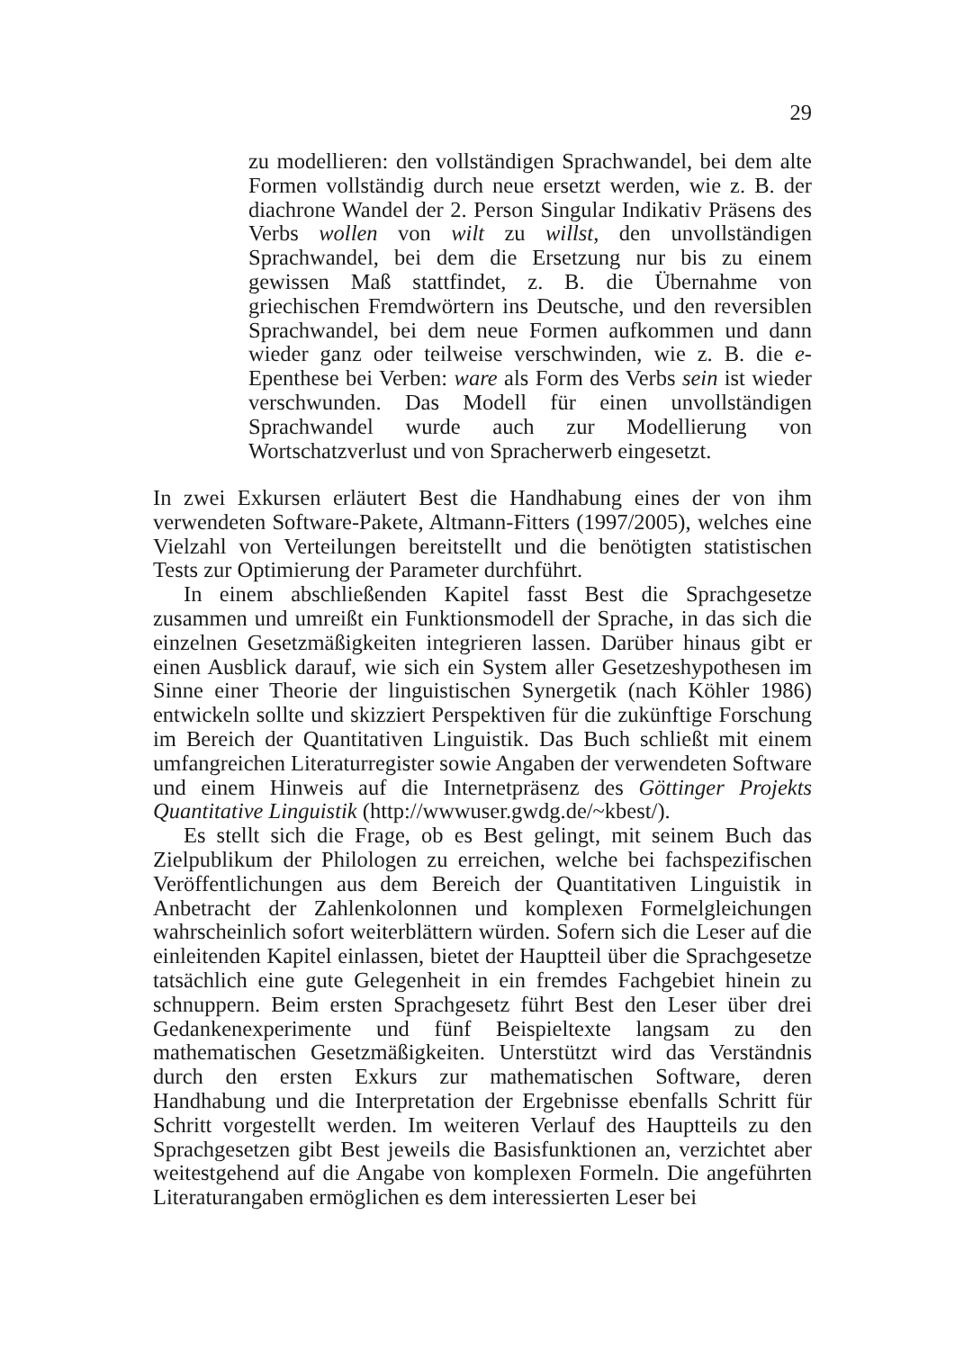29
zu modellieren: den vollständigen Sprachwandel, bei dem alte Formen vollständig durch neue ersetzt werden, wie z. B. der diachrone Wandel der 2. Person Singular Indikativ Präsens des Verbs wollen von wilt zu willst, den unvollständigen Sprachwandel, bei dem die Ersetzung nur bis zu einem gewissen Maß stattfindet, z. B. die Übernahme von griechischen Fremdwörtern ins Deutsche, und den reversiblen Sprachwandel, bei dem neue Formen aufkommen und dann wieder ganz oder teilweise verschwinden, wie z. B. die e-Epenthese bei Verben: ware als Form des Verbs sein ist wieder verschwunden. Das Modell für einen unvollständigen Sprachwandel wurde auch zur Modellierung von Wortschatzverlust und von Spracherwerb eingesetzt.
In zwei Exkursen erläutert Best die Handhabung eines der von ihm verwendeten Software-Pakete, Altmann-Fitters (1997/2005), welches eine Vielzahl von Verteilungen bereitstellt und die benötigten statistischen Tests zur Optimierung der Parameter durchführt.
In einem abschließenden Kapitel fasst Best die Sprachgesetze zusammen und umreißt ein Funktionsmodell der Sprache, in das sich die einzelnen Gesetzmäßigkeiten integrieren lassen. Darüber hinaus gibt er einen Ausblick darauf, wie sich ein System aller Gesetzeshypothesen im Sinne einer Theorie der linguistischen Synergetik (nach Köhler 1986) entwickeln sollte und skizziert Perspektiven für die zukünftige Forschung im Bereich der Quantitativen Linguistik. Das Buch schließt mit einem umfangreichen Literaturregister sowie Angaben der verwendeten Software und einem Hinweis auf die Internetpräsenz des Göttinger Projekts Quantitative Linguistik (http://wwwuser.gwdg.de/~kbest/).
Es stellt sich die Frage, ob es Best gelingt, mit seinem Buch das Zielpublikum der Philologen zu erreichen, welche bei fachspezifischen Veröffentlichungen aus dem Bereich der Quantitativen Linguistik in Anbetracht der Zahlenkolonnen und komplexen Formelgleichungen wahrscheinlich sofort weiterblättern würden. Sofern sich die Leser auf die einleitenden Kapitel einlassen, bietet der Hauptteil über die Sprachgesetze tatsächlich eine gute Gelegenheit in ein fremdes Fachgebiet hinein zu schnuppern. Beim ersten Sprachgesetz führt Best den Leser über drei Gedankenexperimente und fünf Beispieltexte langsam zu den mathematischen Gesetzmäßigkeiten. Unterstützt wird das Verständnis durch den ersten Exkurs zur mathematischen Software, deren Handhabung und die Interpretation der Ergebnisse ebenfalls Schritt für Schritt vorgestellt werden. Im weiteren Verlauf des Hauptteils zu den Sprachgesetzen gibt Best jeweils die Basisfunktionen an, verzichtet aber weitestgehend auf die Angabe von komplexen Formeln. Die angeführten Literaturangaben ermöglichen es dem interessierten Leser bei